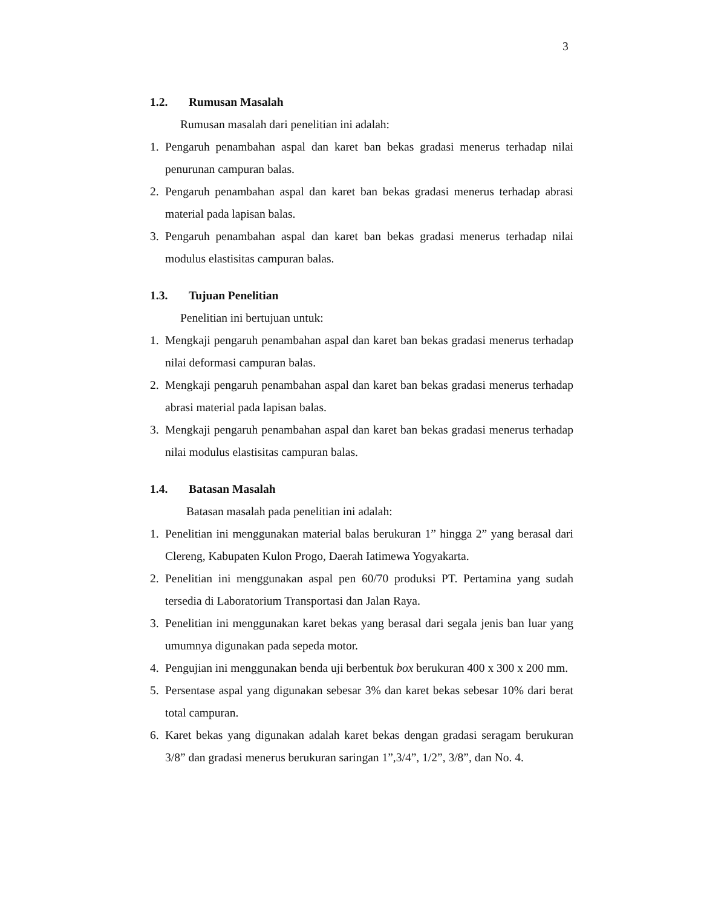3
1.2. Rumusan Masalah
Rumusan masalah dari penelitian ini adalah:
1. Pengaruh penambahan aspal dan karet ban bekas gradasi menerus terhadap nilai penurunan campuran balas.
2. Pengaruh penambahan aspal dan karet ban bekas gradasi menerus terhadap abrasi material pada lapisan balas.
3. Pengaruh penambahan aspal dan karet ban bekas gradasi menerus terhadap nilai modulus elastisitas campuran balas.
1.3. Tujuan Penelitian
Penelitian ini bertujuan untuk:
1. Mengkaji pengaruh penambahan aspal dan karet ban bekas gradasi menerus terhadap nilai deformasi campuran balas.
2. Mengkaji pengaruh penambahan aspal dan karet ban bekas gradasi menerus terhadap abrasi material pada lapisan balas.
3. Mengkaji pengaruh penambahan aspal dan karet ban bekas gradasi menerus terhadap nilai modulus elastisitas campuran balas.
1.4. Batasan Masalah
Batasan masalah pada penelitian ini adalah:
1. Penelitian ini menggunakan material balas berukuran 1” hingga 2” yang berasal dari Clereng, Kabupaten Kulon Progo, Daerah Iatimewa Yogyakarta.
2. Penelitian ini menggunakan aspal pen 60/70 produksi PT. Pertamina yang sudah tersedia di Laboratorium Transportasi dan Jalan Raya.
3. Penelitian ini menggunakan karet bekas yang berasal dari segala jenis ban luar yang umumnya digunakan pada sepeda motor.
4. Pengujian ini menggunakan benda uji berbentuk box berukuran 400 x 300 x 200 mm.
5. Persentase aspal yang digunakan sebesar 3% dan karet bekas sebesar 10% dari berat total campuran.
6. Karet bekas yang digunakan adalah karet bekas dengan gradasi seragam berukuran 3/8” dan gradasi menerus berukuran saringan 1”,3/4”, 1/2”, 3/8”, dan No. 4.